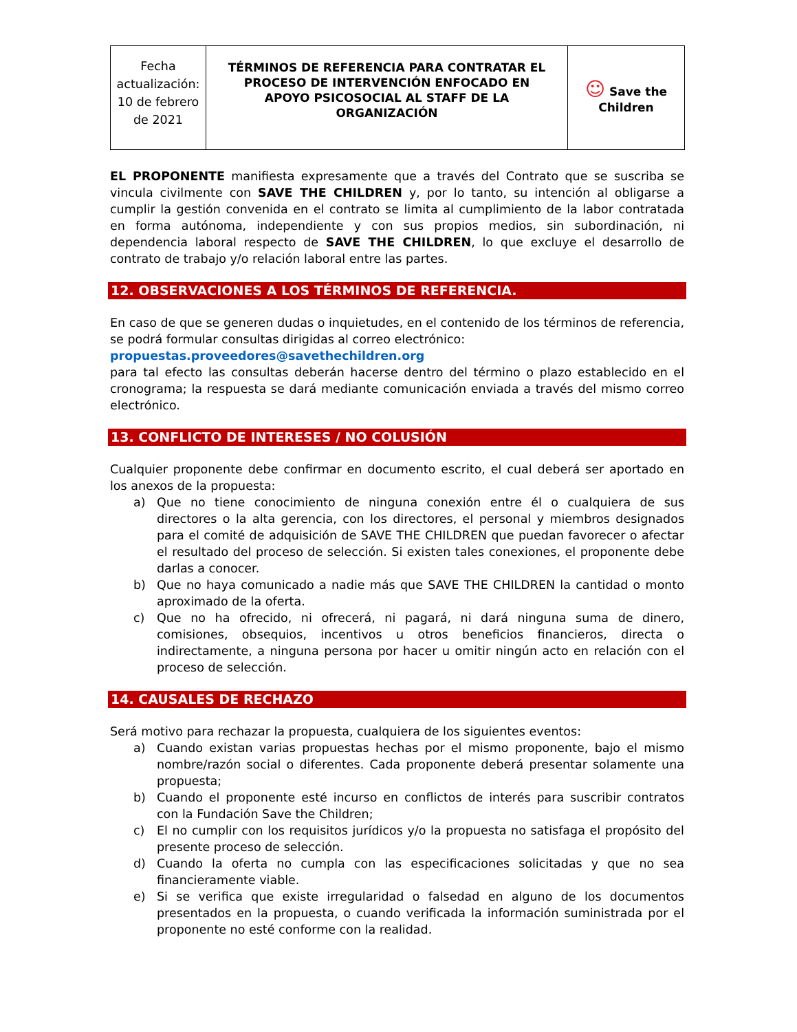| Fecha actualización: 10 de febrero de 2021 | TÉRMINOS DE REFERENCIA PARA CONTRATAR EL PROCESO DE INTERVENCIÓN ENFOCADO EN APOYO PSICOSOCIAL AL STAFF DE LA ORGANIZACIÓN | ☺ Save the Children |
EL PROPONENTE manifiesta expresamente que a través del Contrato que se suscriba se vincula civilmente con SAVE THE CHILDREN y, por lo tanto, su intención al obligarse a cumplir la gestión convenida en el contrato se limita al cumplimiento de la labor contratada en forma autónoma, independiente y con sus propios medios, sin subordinación, ni dependencia laboral respecto de SAVE THE CHILDREN, lo que excluye el desarrollo de contrato de trabajo y/o relación laboral entre las partes.
12. OBSERVACIONES A LOS TÉRMINOS DE REFERENCIA.
En caso de que se generen dudas o inquietudes, en el contenido de los términos de referencia, se podrá formular consultas dirigidas al correo electrónico:
propuestas.proveedores@savethechildren.org
para tal efecto las consultas deberán hacerse dentro del término o plazo establecido en el cronograma; la respuesta se dará mediante comunicación enviada a través del mismo correo electrónico.
13. CONFLICTO DE INTERESES / NO COLUSIÓN
Cualquier proponente debe confirmar en documento escrito, el cual deberá ser aportado en los anexos de la propuesta:
a) Que no tiene conocimiento de ninguna conexión entre él o cualquiera de sus directores o la alta gerencia, con los directores, el personal y miembros designados para el comité de adquisición de SAVE THE CHILDREN que puedan favorecer o afectar el resultado del proceso de selección. Si existen tales conexiones, el proponente debe darlas a conocer.
b) Que no haya comunicado a nadie más que SAVE THE CHILDREN la cantidad o monto aproximado de la oferta.
c) Que no ha ofrecido, ni ofrecerá, ni pagará, ni dará ninguna suma de dinero, comisiones, obsequios, incentivos u otros beneficios financieros, directa o indirectamente, a ninguna persona por hacer u omitir ningún acto en relación con el proceso de selección.
14. CAUSALES DE RECHAZO
Será motivo para rechazar la propuesta, cualquiera de los siguientes eventos:
a) Cuando existan varias propuestas hechas por el mismo proponente, bajo el mismo nombre/razón social o diferentes. Cada proponente deberá presentar solamente una propuesta;
b) Cuando el proponente esté incurso en conflictos de interés para suscribir contratos con la Fundación Save the Children;
c) El no cumplir con los requisitos jurídicos y/o la propuesta no satisfaga el propósito del presente proceso de selección.
d) Cuando la oferta no cumpla con las especificaciones solicitadas y que no sea financieramente viable.
e) Si se verifica que existe irregularidad o falsedad en alguno de los documentos presentados en la propuesta, o cuando verificada la información suministrada por el proponente no esté conforme con la realidad.